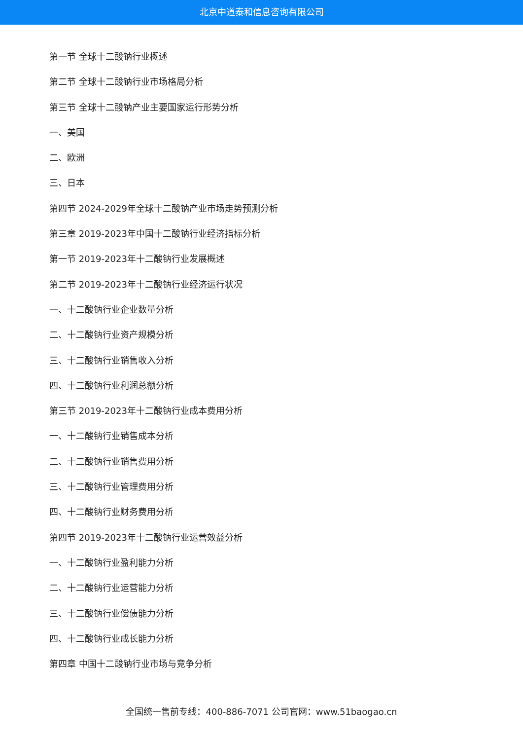北京中道泰和信息咨询有限公司
第一节 全球十二酸钠行业概述
第二节 全球十二酸钠行业市场格局分析
第三节 全球十二酸钠产业主要国家运行形势分析
一、美国
二、欧洲
三、日本
第四节 2024-2029年全球十二酸钠产业市场走势预测分析
第三章 2019-2023年中国十二酸钠行业经济指标分析
第一节 2019-2023年十二酸钠行业发展概述
第二节 2019-2023年十二酸钠行业经济运行状况
一、十二酸钠行业企业数量分析
二、十二酸钠行业资产规模分析
三、十二酸钠行业销售收入分析
四、十二酸钠行业利润总额分析
第三节 2019-2023年十二酸钠行业成本费用分析
一、十二酸钠行业销售成本分析
二、十二酸钠行业销售费用分析
三、十二酸钠行业管理费用分析
四、十二酸钠行业财务费用分析
第四节 2019-2023年十二酸钠行业运营效益分析
一、十二酸钠行业盈利能力分析
二、十二酸钠行业运营能力分析
三、十二酸钠行业偿债能力分析
四、十二酸钠行业成长能力分析
第四章 中国十二酸钠行业市场与竞争分析
全国统一售前专线：400-886-7071 公司官网：www.51baogao.cn